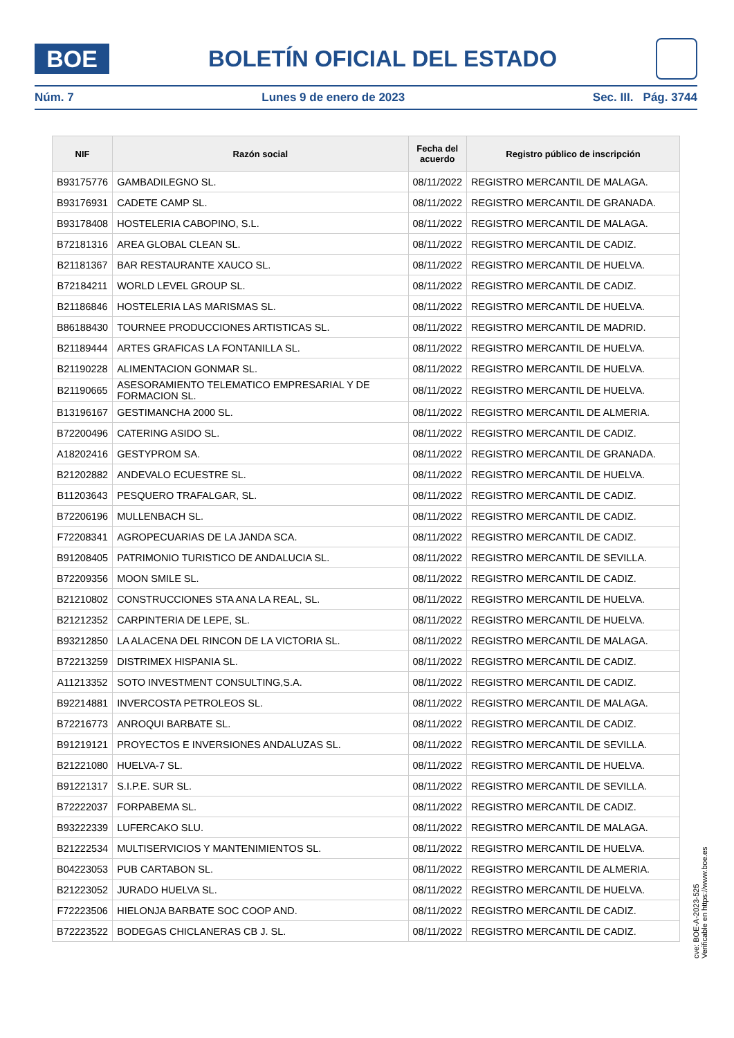BOE
BOLETÍN OFICIAL DEL ESTADO
Núm. 7 Lunes 9 de enero de 2023 Sec. III. Pág. 3744
| NIF | Razón social | Fecha del acuerdo | Registro público de inscripción |
| --- | --- | --- | --- |
| B93175776 | GAMBADILEGNO SL. | 08/11/2022 | REGISTRO MERCANTIL DE MALAGA. |
| B93176931 | CADETE CAMP SL. | 08/11/2022 | REGISTRO MERCANTIL DE GRANADA. |
| B93178408 | HOSTELERIA CABOPINO, S.L. | 08/11/2022 | REGISTRO MERCANTIL DE MALAGA. |
| B72181316 | AREA GLOBAL CLEAN SL. | 08/11/2022 | REGISTRO MERCANTIL DE CADIZ. |
| B21181367 | BAR RESTAURANTE XAUCO SL. | 08/11/2022 | REGISTRO MERCANTIL DE HUELVA. |
| B72184211 | WORLD LEVEL GROUP SL. | 08/11/2022 | REGISTRO MERCANTIL DE CADIZ. |
| B21186846 | HOSTELERIA LAS MARISMAS SL. | 08/11/2022 | REGISTRO MERCANTIL DE HUELVA. |
| B86188430 | TOURNEE PRODUCCIONES ARTISTICAS SL. | 08/11/2022 | REGISTRO MERCANTIL DE MADRID. |
| B21189444 | ARTES GRAFICAS LA FONTANILLA SL. | 08/11/2022 | REGISTRO MERCANTIL DE HUELVA. |
| B21190228 | ALIMENTACION GONMAR SL. | 08/11/2022 | REGISTRO MERCANTIL DE HUELVA. |
| B21190665 | ASESORAMIENTO TELEMATICO EMPRESARIAL Y DE FORMACION SL. | 08/11/2022 | REGISTRO MERCANTIL DE HUELVA. |
| B13196167 | GESTIMANCHA 2000 SL. | 08/11/2022 | REGISTRO MERCANTIL DE ALMERIA. |
| B72200496 | CATERING ASIDO SL. | 08/11/2022 | REGISTRO MERCANTIL DE CADIZ. |
| A18202416 | GESTYPROM SA. | 08/11/2022 | REGISTRO MERCANTIL DE GRANADA. |
| B21202882 | ANDEVALO ECUESTRE SL. | 08/11/2022 | REGISTRO MERCANTIL DE HUELVA. |
| B11203643 | PESQUERO TRAFALGAR, SL. | 08/11/2022 | REGISTRO MERCANTIL DE CADIZ. |
| B72206196 | MULLENBACH SL. | 08/11/2022 | REGISTRO MERCANTIL DE CADIZ. |
| F72208341 | AGROPECUARIAS DE LA JANDA SCA. | 08/11/2022 | REGISTRO MERCANTIL DE CADIZ. |
| B91208405 | PATRIMONIO TURISTICO DE ANDALUCIA SL. | 08/11/2022 | REGISTRO MERCANTIL DE SEVILLA. |
| B72209356 | MOON SMILE SL. | 08/11/2022 | REGISTRO MERCANTIL DE CADIZ. |
| B21210802 | CONSTRUCCIONES STA ANA LA REAL, SL. | 08/11/2022 | REGISTRO MERCANTIL DE HUELVA. |
| B21212352 | CARPINTERIA DE LEPE, SL. | 08/11/2022 | REGISTRO MERCANTIL DE HUELVA. |
| B93212850 | LA ALACENA DEL RINCON DE LA VICTORIA SL. | 08/11/2022 | REGISTRO MERCANTIL DE MALAGA. |
| B72213259 | DISTRIMEX HISPANIA SL. | 08/11/2022 | REGISTRO MERCANTIL DE CADIZ. |
| A11213352 | SOTO INVESTMENT CONSULTING,S.A. | 08/11/2022 | REGISTRO MERCANTIL DE CADIZ. |
| B92214881 | INVERCOSTA PETROLEOS SL. | 08/11/2022 | REGISTRO MERCANTIL DE MALAGA. |
| B72216773 | ANROQUI BARBATE SL. | 08/11/2022 | REGISTRO MERCANTIL DE CADIZ. |
| B91219121 | PROYECTOS E INVERSIONES ANDALUZAS SL. | 08/11/2022 | REGISTRO MERCANTIL DE SEVILLA. |
| B21221080 | HUELVA-7 SL. | 08/11/2022 | REGISTRO MERCANTIL DE HUELVA. |
| B91221317 | S.I.P.E. SUR SL. | 08/11/2022 | REGISTRO MERCANTIL DE SEVILLA. |
| B72222037 | FORPABEMA SL. | 08/11/2022 | REGISTRO MERCANTIL DE CADIZ. |
| B93222339 | LUFERCAKO SLU. | 08/11/2022 | REGISTRO MERCANTIL DE MALAGA. |
| B21222534 | MULTISERVICIOS Y MANTENIMIENTOS SL. | 08/11/2022 | REGISTRO MERCANTIL DE HUELVA. |
| B04223053 | PUB CARTABON SL. | 08/11/2022 | REGISTRO MERCANTIL DE ALMERIA. |
| B21223052 | JURADO HUELVA SL. | 08/11/2022 | REGISTRO MERCANTIL DE HUELVA. |
| F72223506 | HIELONJA BARBATE SOC COOP AND. | 08/11/2022 | REGISTRO MERCANTIL DE CADIZ. |
| B72223522 | BODEGAS CHICLANERAS CB J. SL. | 08/11/2022 | REGISTRO MERCANTIL DE CADIZ. |
cve: BOE-A-2023-525
Verificable en https://www.boe.es